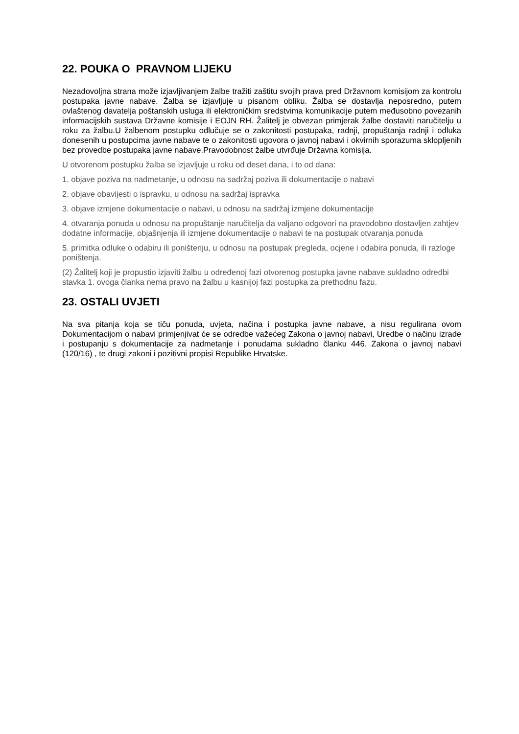22. POUKA O PRAVNOM LIJEKU
Nezadovoljna strana može izjavljivanjem žalbe tražiti zaštitu svojih prava pred Državnom komisijom za kontrolu postupaka javne nabave. Žalba se izjavljuje u pisanom obliku. Žalba se dostavlja neposredno, putem ovlaštenog davatelja poštanskih usluga ili elektroničkim sredstvima komunikacije putem međusobno povezanih informacijskih sustava Državne komisije i EOJN RH. Žalitelj je obvezan primjerak žalbe dostaviti naručitelju u roku za žalbu.U žalbenom postupku odlučuje se o zakonitosti postupaka, radnji, propuštanja radnji i odluka donesenih u postupcima javne nabave te o zakonitosti ugovora o javnoj nabavi i okvirnih sporazuma sklopljenih bez provedbe postupaka javne nabave.Pravodobnost žalbe utvrđuje Državna komisija.
U otvorenom postupku žalba se izjavljuje u roku od deset dana, i to od dana:
1. objave poziva na nadmetanje, u odnosu na sadržaj poziva ili dokumentacije o nabavi
2. objave obavijesti o ispravku, u odnosu na sadržaj ispravka
3. objave izmjene dokumentacije o nabavi, u odnosu na sadržaj izmjene dokumentacije
4. otvaranja ponuda u odnosu na propuštanje naručitelja da valjano odgovori na pravodobno dostavljen zahtjev dodatne informacije, objašnjenja ili izmjene dokumentacije o nabavi te na postupak otvaranja ponuda
5. primitka odluke o odabiru ili poništenju, u odnosu na postupak pregleda, ocjene i odabira ponuda, ili razloge poništenja.
(2) Žalitelj koji je propustio izjaviti žalbu u određenoj fazi otvorenog postupka javne nabave sukladno odredbi stavka 1. ovoga članka nema pravo na žalbu u kasnijoj fazi postupka za prethodnu fazu.
23. OSTALI UVJETI
Na sva pitanja koja se tiču ponuda, uvjeta, načina i postupka javne nabave, a nisu regulirana ovom Dokumentacijom o nabavi primjenjivat će se odredbe važećeg Zakona o javnoj nabavi, Uredbe o načinu izrade i postupanju s dokumentacije za nadmetanje i ponudama sukladno članku 446. Zakona o javnoj nabavi (120/16) , te drugi zakoni i pozitivni propisi Republike Hrvatske.